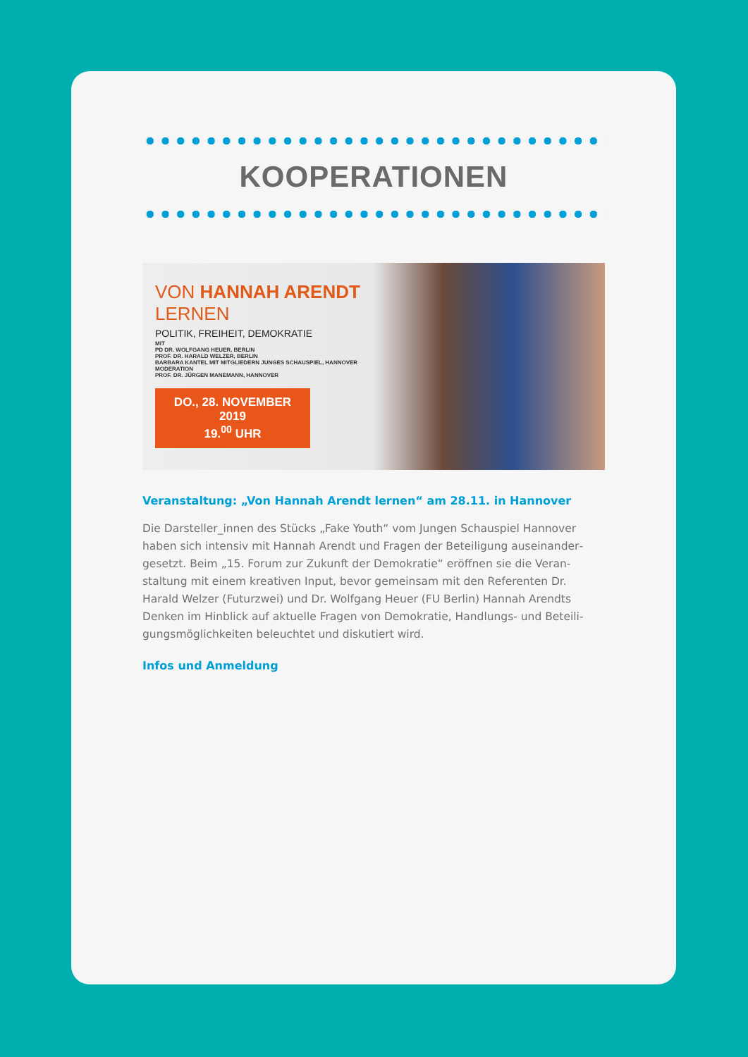KOOPERATIONEN
VON HANNAH ARENDT
LERNEN
POLITIK, FREIHEIT, DEMOKRATIE
MIT
PD DR. WOLFGANG HEUER, BERLIN
PROF. DR. HARALD WELZER, BERLIN
BARBARA KANTEL MIT MITGLIEDERN JUNGES SCHAUSPIEL, HANNOVER
MODERATION
PROF. DR. JÜRGEN MANEMANN, HANNOVER
DO., 28. NOVEMBER 2019
19.<sup>00</sup> UHR
Veranstaltung: „Von Hannah Arendt lernen“ am 28.11. in Hannover
Die Darsteller_innen des Stücks „Fake Youth“ vom Jungen Schauspiel Hannover haben sich intensiv mit Hannah Arendt und Fragen der Beteiligung auseinander­gesetzt. Beim „15. Forum zur Zukunft der Demokratie“ eröffnen sie die Veran­staltung mit einem kreativen Input, bevor gemeinsam mit den Referenten Dr. Harald Welzer (Futurzwei) und Dr. Wolfgang Heuer (FU Berlin) Hannah Arendts Denken im Hinblick auf aktuelle Fragen von Demokratie, Handlungs- und Beteili­gungsmöglichkeiten beleuchtet und diskutiert wird.
Infos und Anmeldung